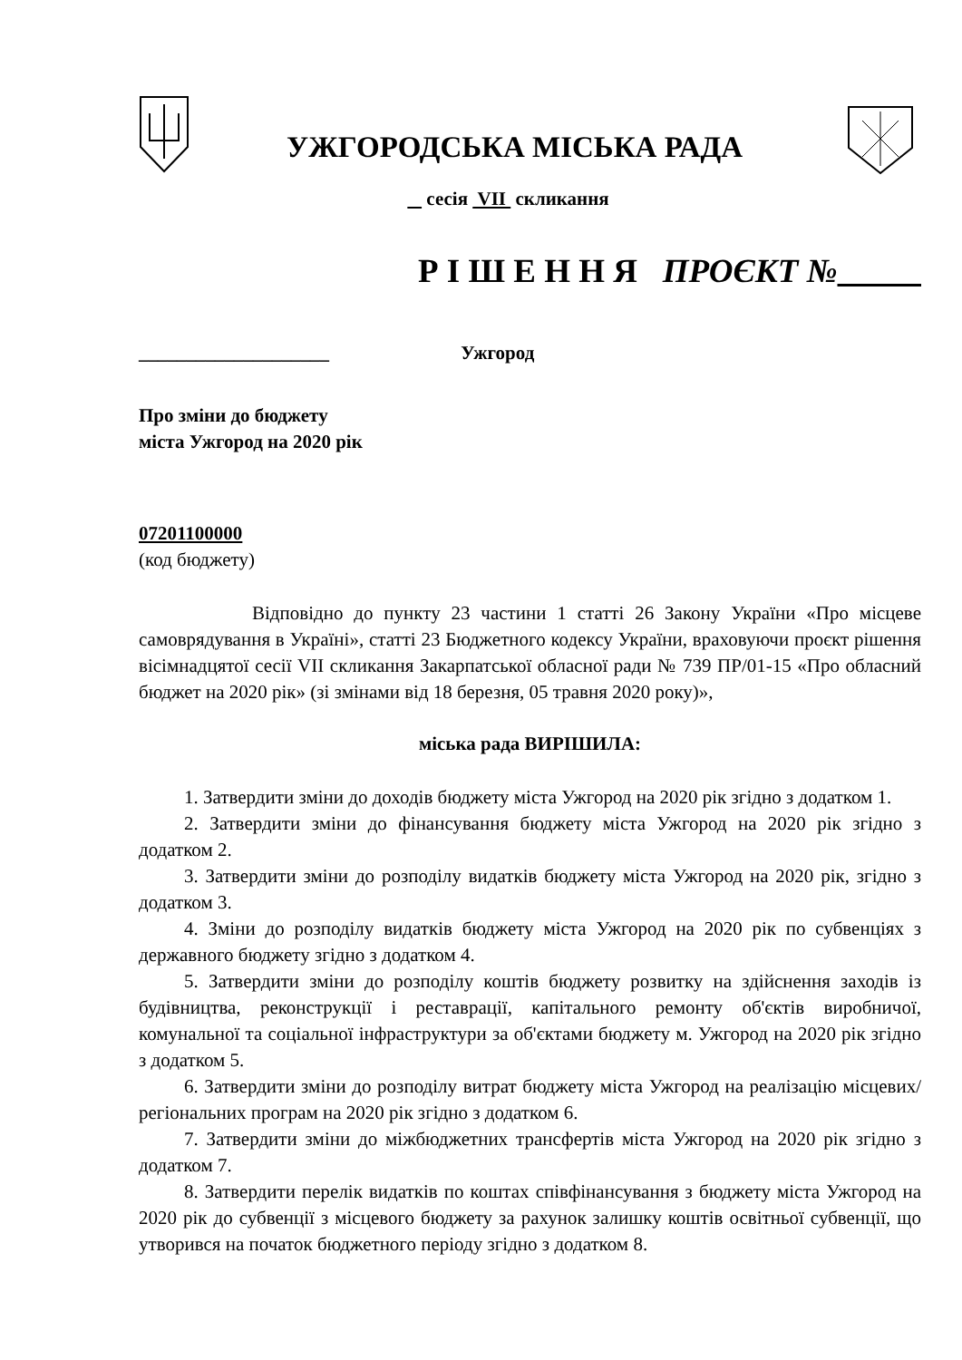УЖГОРОДСЬКА МІСЬКА РАДА
сесія VII скликання
Р І Ш Е Н Н Я ПРОЄКТ №
____________________ Ужгород
Про зміни до бюджету
міста Ужгород на 2020 рік
07201100000
(код бюджету)
Відповідно до пункту 23 частини 1 статті 26 Закону України «Про місцеве самоврядування в Україні», статті 23 Бюджетного кодексу України, враховуючи проєкт рішення вісімнадцятої сесії VII скликання Закарпатської обласної ради № 739 ПР/01-15 «Про обласний бюджет на 2020 рік» (зі змінами від 18 березня, 05 травня 2020 року)»,
міська рада ВИРІШИЛА:
1. Затвердити зміни до доходів бюджету міста Ужгород на 2020 рік згідно з додатком 1.
2. Затвердити зміни до фінансування бюджету міста Ужгород на 2020 рік згідно з додатком 2.
3. Затвердити зміни до розподілу видатків бюджету міста Ужгород на 2020 рік, згідно з додатком 3.
4. Зміни до розподілу видатків бюджету міста Ужгород на 2020 рік по субвенціях з державного бюджету згідно з додатком 4.
5. Затвердити зміни до розподілу коштів бюджету розвитку на здійснення заходів із будівництва, реконструкції і реставрації, капітального ремонту об'єктів виробничої, комунальної та соціальної інфраструктури за об'єктами бюджету м. Ужгород на 2020 рік згідно з додатком 5.
6. Затвердити зміни до розподілу витрат бюджету міста Ужгород на реалізацію місцевих/регіональних програм на 2020 рік згідно з додатком 6.
7. Затвердити зміни до міжбюджетних трансфертів міста Ужгород на 2020 рік згідно з додатком 7.
8. Затвердити перелік видатків по коштах співфінансування з бюджету міста Ужгород на 2020 рік до субвенції з місцевого бюджету за рахунок залишку коштів освітньої субвенції, що утворився на початок бюджетного періоду згідно з додатком 8.